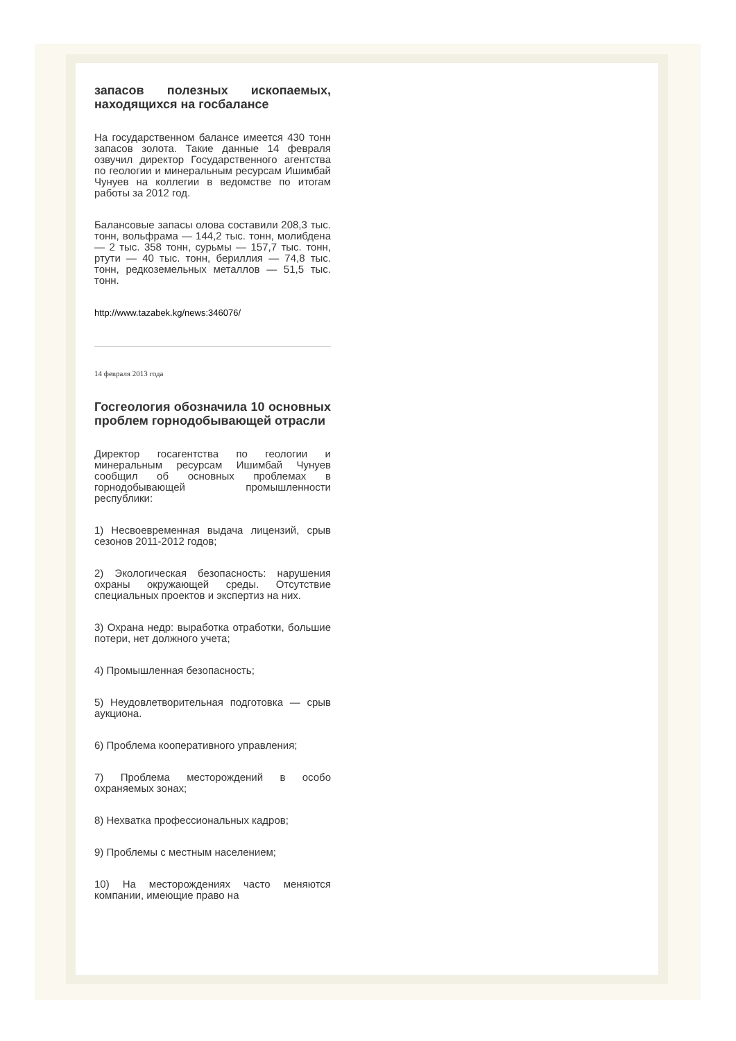запасов полезных ископаемых, находящихся на госбалансе
На государственном балансе имеется 430 тонн запасов золота. Такие данные 14 февраля озвучил директор Государственного агентства по геологии и минеральным ресурсам Ишимбай Чунуев на коллегии в ведомстве по итогам работы за 2012 год.
Балансовые запасы олова составили 208,3 тыс. тонн, вольфрама — 144,2 тыс. тонн, молибдена — 2 тыс. 358 тонн, сурьмы — 157,7 тыс. тонн, ртути — 40 тыс. тонн, бериллия — 74,8 тыс. тонн, редкоземельных металлов — 51,5 тыс. тонн.
http://www.tazabek.kg/news:346076/
14 февраля 2013 года
Госгеология обозначила 10 основных проблем горнодобывающей отрасли
Директор госагентства по геологии и минеральным ресурсам Ишимбай Чунуев сообщил об основных проблемах в горнодобывающей промышленности республики:
1) Несвоевременная выдача лицензий, срыв сезонов 2011-2012 годов;
2) Экологическая безопасность: нарушения охраны окружающей среды. Отсутствие специальных проектов и экспертиз на них.
3) Охрана недр: выработка отработки, большие потери, нет должного учета;
4) Промышленная безопасность;
5) Неудовлетворительная подготовка — срыв аукциона.
6) Проблема кооперативного управления;
7) Проблема месторождений в особо охраняемых зонах;
8) Нехватка профессиональных кадров;
9) Проблемы с местным населением;
10) На месторождениях часто меняются компании, имеющие право на